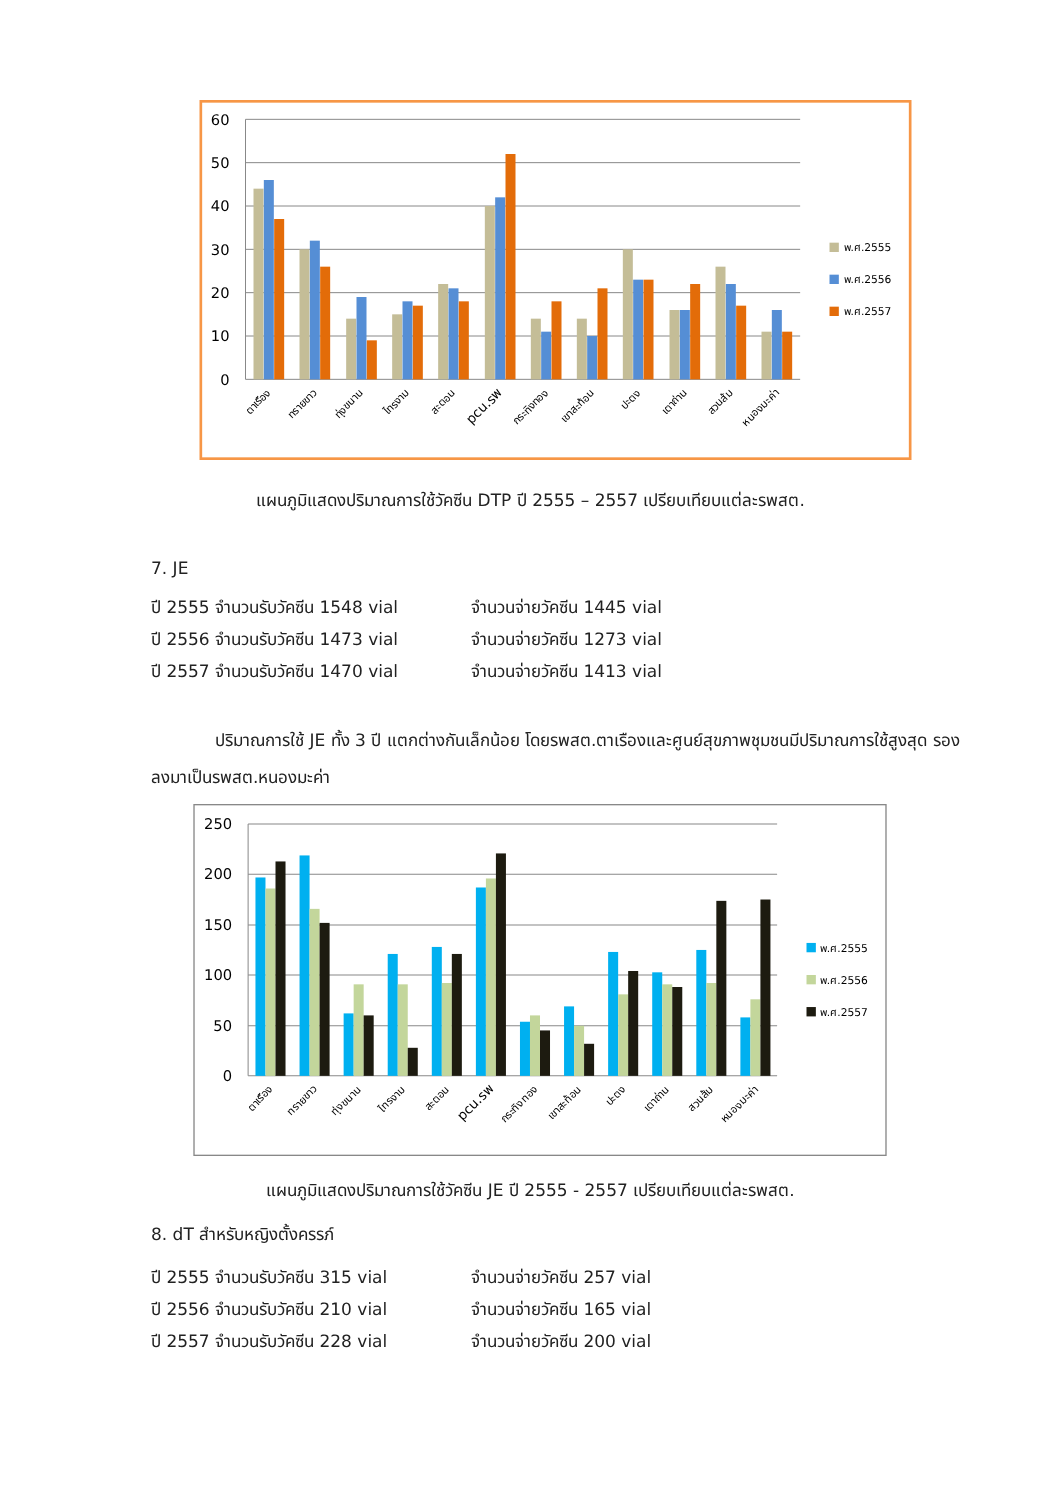60
50
40
30
20
10
0
ตาเรือง
ทรายขาว
ทุ่งขนาน
ไทรงาม
สะตอน
pcu.รพ
กระทิงทอง
เขาสะท้อน
ปะตง
เตาถ่าน
สวนส้ม
หนองมะค่า
พ.ศ.2555
พ.ศ.2556
พ.ศ.2557
แผนภูมิแสดงปริมาณการใช้วัคซีน DTP ปี 2555 – 2557 เปรียบเทียบแต่ละรพสต.
7. JE
ปี 2555 จำนวนรับวัคซีน 1548 vial จำนวนจ่ายวัคซีน 1445 vial
ปี 2556 จำนวนรับวัคซีน 1473 vial จำนวนจ่ายวัคซีน 1273 vial
ปี 2557 จำนวนรับวัคซีน 1470 vial จำนวนจ่ายวัคซีน 1413 vial
ปริมาณการใช้ JE ทั้ง 3 ปี แตกต่างกันเล็กน้อย โดยรพสต.ตาเรืองและศูนย์สุขภาพชุมชนมีปริมาณการใช้สูงสุด รองลงมาเป็นรพสต.หนองมะค่า
250
200
150
100
50
0
ตาเรือง
ทรายขาว
ทุ่งขนาน
ไทรงาม
สะตอน
pcu.รพ
กระทิงทอง
เขาสะท้อน
ปะตง
เตาถ่าน
สวนส้ม
หนองมะค่า
พ.ศ.2555
พ.ศ.2556
พ.ศ.2557
แผนภูมิแสดงปริมาณการใช้วัคซีน JE ปี 2555 - 2557 เปรียบเทียบแต่ละรพสต.
8. dT สำหรับหญิงตั้งครรภ์
ปี 2555 จำนวนรับวัคซีน 315 vial จำนวนจ่ายวัคซีน 257 vial
ปี 2556 จำนวนรับวัคซีน 210 vial จำนวนจ่ายวัคซีน 165 vial
ปี 2557 จำนวนรับวัคซีน 228 vial จำนวนจ่ายวัคซีน 200 vial